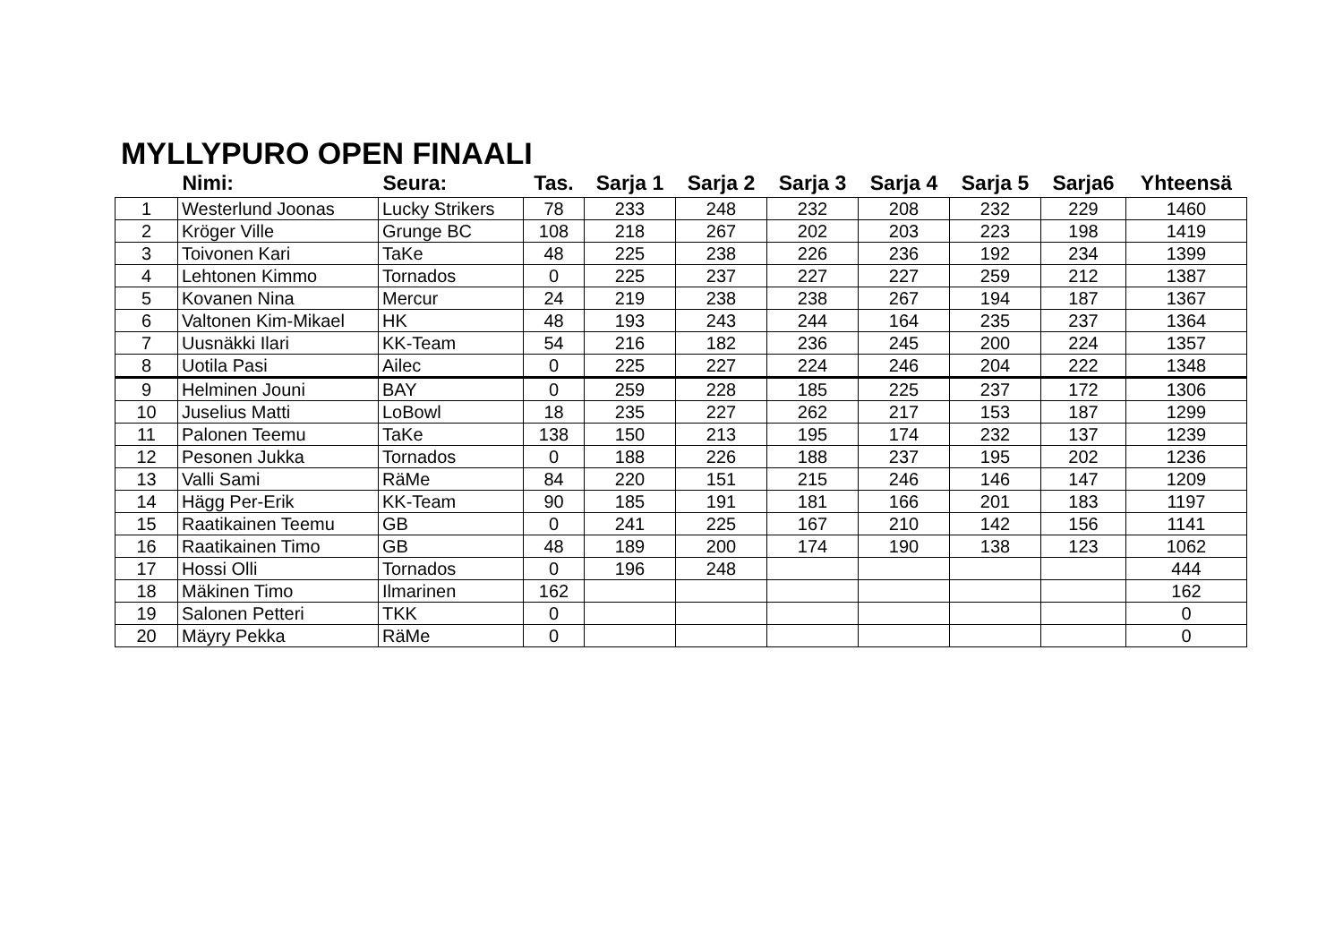MYLLYPURO OPEN FINAALI
| | Nimi: | Seura: | Tas. | Sarja 1 | Sarja 2 | Sarja 3 | Sarja 4 | Sarja 5 | Sarja6 | Yhteensä |
| --- | --- | --- | --- | --- | --- | --- | --- | --- | --- | --- |
| 1 | Westerlund Joonas | Lucky Strikers | 78 | 233 | 248 | 232 | 208 | 232 | 229 | 1460 |
| 2 | Kröger Ville | Grunge BC | 108 | 218 | 267 | 202 | 203 | 223 | 198 | 1419 |
| 3 | Toivonen Kari | TaKe | 48 | 225 | 238 | 226 | 236 | 192 | 234 | 1399 |
| 4 | Lehtonen Kimmo | Tornados | 0 | 225 | 237 | 227 | 227 | 259 | 212 | 1387 |
| 5 | Kovanen Nina | Mercur | 24 | 219 | 238 | 238 | 267 | 194 | 187 | 1367 |
| 6 | Valtonen Kim-Mikael | HK | 48 | 193 | 243 | 244 | 164 | 235 | 237 | 1364 |
| 7 | Uusnäkki Ilari | KK-Team | 54 | 216 | 182 | 236 | 245 | 200 | 224 | 1357 |
| 8 | Uotila Pasi | Ailec | 0 | 225 | 227 | 224 | 246 | 204 | 222 | 1348 |
| 9 | Helminen Jouni | BAY | 0 | 259 | 228 | 185 | 225 | 237 | 172 | 1306 |
| 10 | Juselius Matti | LoBowl | 18 | 235 | 227 | 262 | 217 | 153 | 187 | 1299 |
| 11 | Palonen Teemu | TaKe | 138 | 150 | 213 | 195 | 174 | 232 | 137 | 1239 |
| 12 | Pesonen Jukka | Tornados | 0 | 188 | 226 | 188 | 237 | 195 | 202 | 1236 |
| 13 | Valli Sami | RäMe | 84 | 220 | 151 | 215 | 246 | 146 | 147 | 1209 |
| 14 | Hägg Per-Erik | KK-Team | 90 | 185 | 191 | 181 | 166 | 201 | 183 | 1197 |
| 15 | Raatikainen Teemu | GB | 0 | 241 | 225 | 167 | 210 | 142 | 156 | 1141 |
| 16 | Raatikainen Timo | GB | 48 | 189 | 200 | 174 | 190 | 138 | 123 | 1062 |
| 17 | Hossi Olli | Tornados | 0 | 196 | 248 | | | | | 444 |
| 18 | Mäkinen Timo | Ilmarinen | 162 | | | | | | | 162 |
| 19 | Salonen Petteri | TKK | 0 | | | | | | | 0 |
| 20 | Mäyry Pekka | RäMe | 0 | | | | | | | 0 |